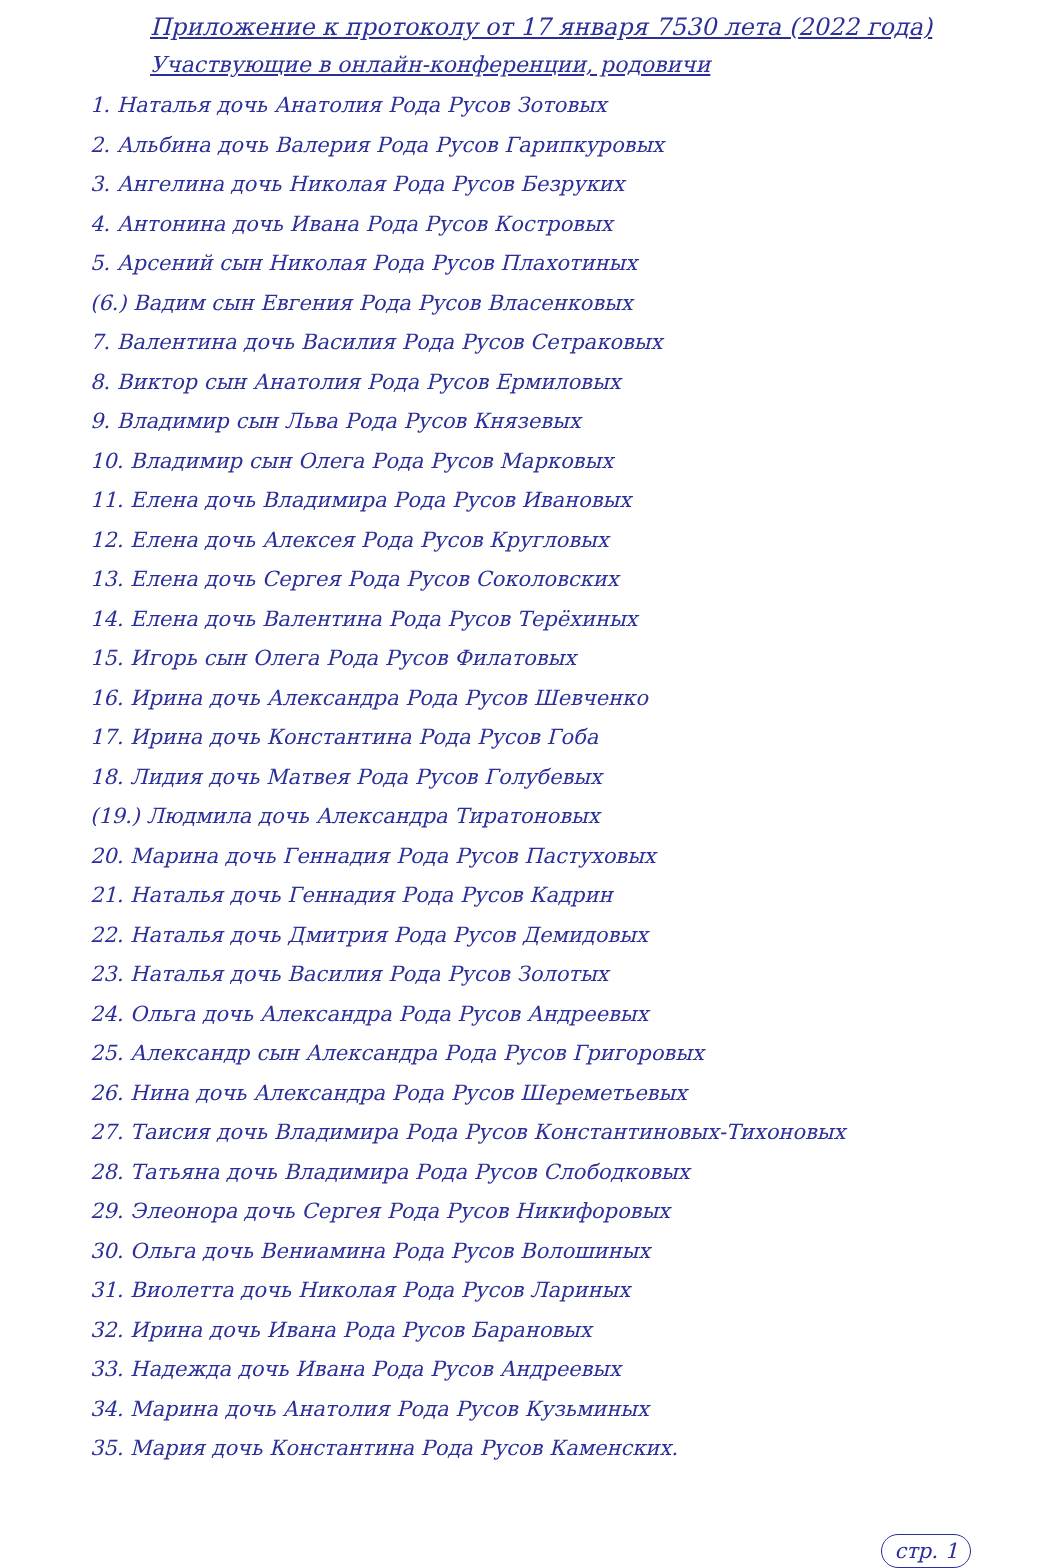Приложение к протоколу от 17 января 7530 лета (2022 года)
Участвующие в онлайн-конференции, родовичи
1. Наталья дочь Анатолия Рода Русов Зотовых
2. Альбина дочь Валерия Рода Русов Гарипкуровых
3. Ангелина дочь Николая Рода Русов Безруких
4. Антонина дочь Ивана Рода Русов Костровых
5. Арсений сын Николая Рода Русов Плахотиных
(6.) Вадим сын Евгения Рода Русов Власенковых
7. Валентина дочь Василия Рода Русов Сетраковых
8. Виктор сын Анатолия Рода Русов Ермиловых
9. Владимир сын Льва Рода Русов Князевых
10. Владимир сын Олега Рода Русов Марковых
11. Елена дочь Владимира Рода Русов Ивановых
12. Елена дочь Алексея Рода Русов Кругловых
13. Елена дочь Сергея Рода Русов Соколовских
14. Елена дочь Валентина Рода Русов Терёхиных
15. Игорь сын Олега Рода Русов Филатовых
16. Ирина дочь Александра Рода Русов Шевченко
17. Ирина дочь Константина Рода Русов Гоба
18. Лидия дочь Матвея Рода Русов Голубевых
(19.) Людмила дочь Александра Тиратоновых
20. Марина дочь Геннадия Рода Русов Пастуховых
21. Наталья дочь Геннадия Рода Русов Кадрин
22. Наталья дочь Дмитрия Рода Русов Демидовых
23. Наталья дочь Василия Рода Русов Золотых
24. Ольга дочь Александра Рода Русов Андреевых
25. Александр сын Александра Рода Русов Григоровых
26. Нина дочь Александра Рода Русов Шереметьевых
27. Таисия дочь Владимира Рода Русов Константиновых-Тихоновых
28. Татьяна дочь Владимира Рода Русов Слободковых
29. Элеонора дочь Сергея Рода Русов Никифоровых
30. Ольга дочь Вениамина Рода Русов Волошиных
31. Виолетта дочь Николая Рода Русов Лариных
32. Ирина дочь Ивана Рода Русов Барановых
33. Надежда дочь Ивана Рода Русов Андреевых
34. Марина дочь Анатолия Рода Русов Кузьминых
35. Мария дочь Константина Рода Русов Каменских.
стр. 1